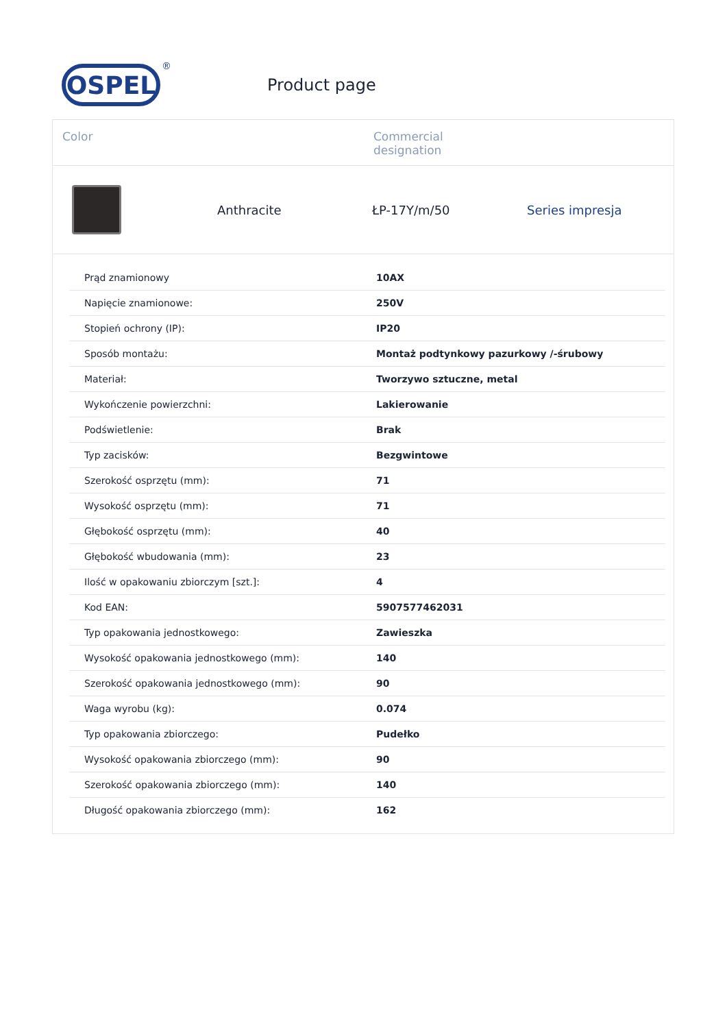OSPEL
®
Product page
Color Commercial
designation
Anthracite ŁP-17Y/m/50 Series impresja
| Prąd znamionowy | 10AX |
| Napięcie znamionowe: | 250V |
| Stopień ochrony (IP): | IP20 |
| Sposób montażu: | Montaż podtynkowy pazurkowy /-śrubowy |
| Materiał: | Tworzywo sztuczne, metal |
| Wykończenie powierzchni: | Lakierowanie |
| Podświetlenie: | Brak |
| Typ zacisków: | Bezgwintowe |
| Szerokość osprzętu (mm): | 71 |
| Wysokość osprzętu (mm): | 71 |
| Głębokość osprzętu (mm): | 40 |
| Głębokość wbudowania (mm): | 23 |
| Ilość w opakowaniu zbiorczym [szt.]: | 4 |
| Kod EAN: | 5907577462031 |
| Typ opakowania jednostkowego: | Zawieszka |
| Wysokość opakowania jednostkowego (mm): | 140 |
| Szerokość opakowania jednostkowego (mm): | 90 |
| Waga wyrobu (kg): | 0.074 |
| Typ opakowania zbiorczego: | Pudełko |
| Wysokość opakowania zbiorczego (mm): | 90 |
| Szerokość opakowania zbiorczego (mm): | 140 |
| Długość opakowania zbiorczego (mm): | 162 |